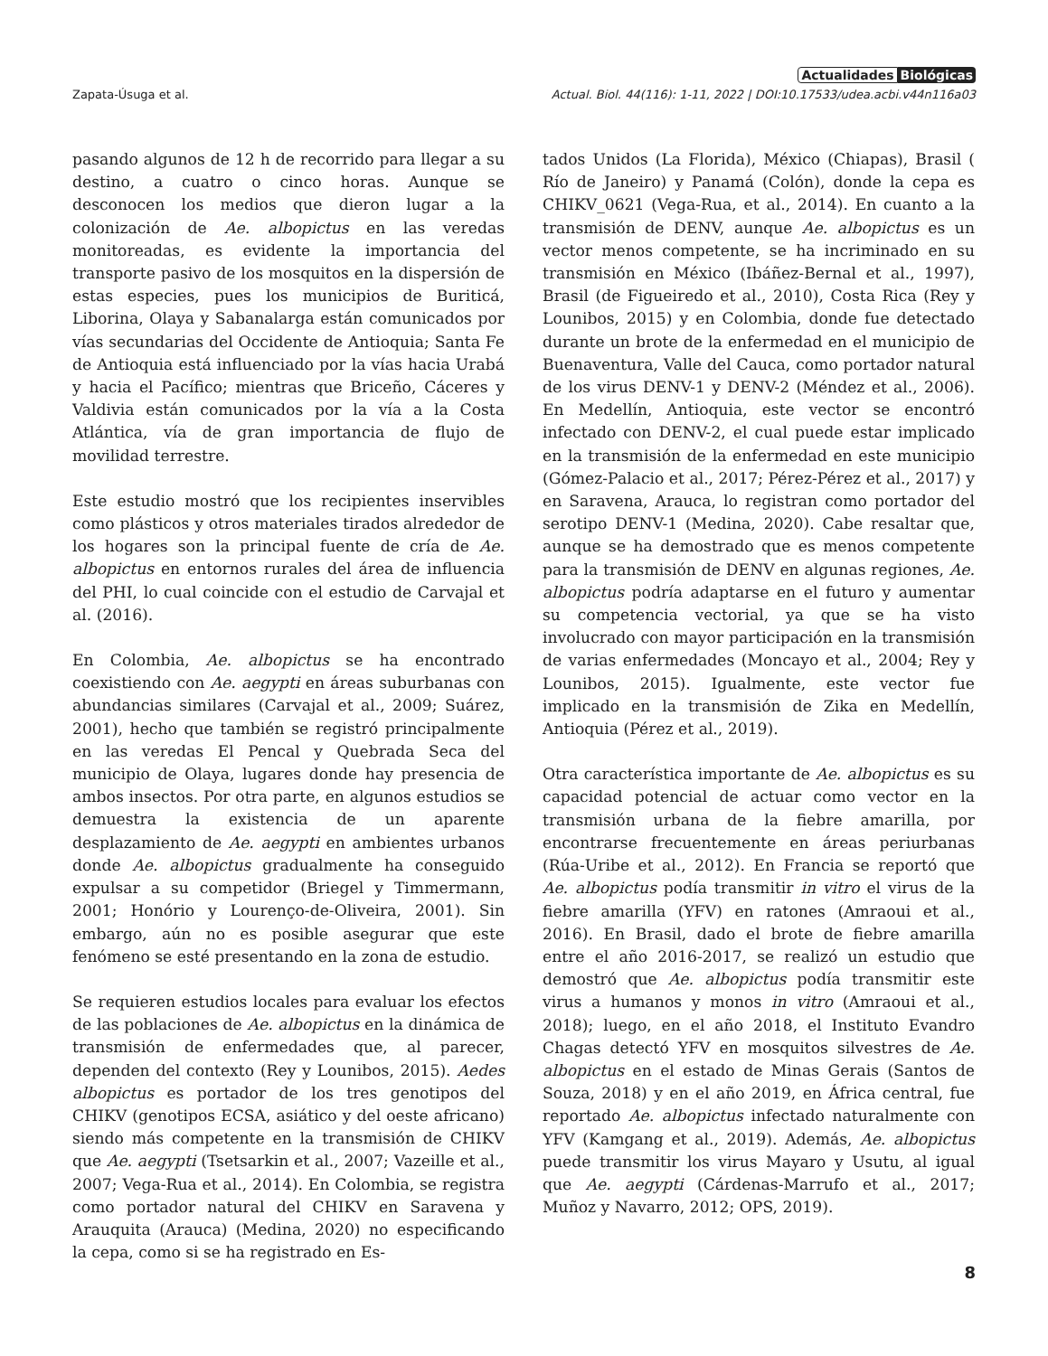Actualidades Biológicas
Zapata-Úsuga et al. Actual. Biol. 44(116): 1-11, 2022 | DOI:10.17533/udea.acbi.v44n116a03
pasando algunos de 12 h de recorrido para llegar a su destino, a cuatro o cinco horas. Aunque se desconocen los medios que dieron lugar a la colonización de Ae. albopictus en las veredas monitoreadas, es evidente la importancia del transporte pasivo de los mosquitos en la dispersión de estas especies, pues los municipios de Buriticá, Liborina, Olaya y Sabanalarga están comunicados por vías secundarias del Occidente de Antioquia; Santa Fe de Antioquia está influenciado por la vías hacia Urabá y hacia el Pacífico; mientras que Briceño, Cáceres y Valdivia están comunicados por la vía a la Costa Atlántica, vía de gran importancia de flujo de movilidad terrestre.
Este estudio mostró que los recipientes inservibles como plásticos y otros materiales tirados alrededor de los hogares son la principal fuente de cría de Ae. albopictus en entornos rurales del área de influencia del PHI, lo cual coincide con el estudio de Carvajal et al. (2016).
En Colombia, Ae. albopictus se ha encontrado coexistiendo con Ae. aegypti en áreas suburbanas con abundancias similares (Carvajal et al., 2009; Suárez, 2001), hecho que también se registró principalmente en las veredas El Pencal y Quebrada Seca del municipio de Olaya, lugares donde hay presencia de ambos insectos. Por otra parte, en algunos estudios se demuestra la existencia de un aparente desplazamiento de Ae. aegypti en ambientes urbanos donde Ae. albopictus gradualmente ha conseguido expulsar a su competidor (Briegel y Timmermann, 2001; Honório y Lourenço-de-Oliveira, 2001). Sin embargo, aún no es posible asegurar que este fenómeno se esté presentando en la zona de estudio.
Se requieren estudios locales para evaluar los efectos de las poblaciones de Ae. albopictus en la dinámica de transmisión de enfermedades que, al parecer, dependen del contexto (Rey y Lounibos, 2015). Aedes albopictus es portador de los tres genotipos del CHIKV (genotipos ECSA, asiático y del oeste africano) siendo más competente en la transmisión de CHIKV que Ae. aegypti (Tsetsarkin et al., 2007; Vazeille et al., 2007; Vega-Rua et al., 2014). En Colombia, se registra como portador natural del CHIKV en Saravena y Arauquita (Arauca) (Medina, 2020) no especificando la cepa, como si se ha registrado en Es-
tados Unidos (La Florida), México (Chiapas), Brasil ( Río de Janeiro) y Panamá (Colón), donde la cepa es CHIKV_0621 (Vega-Rua, et al., 2014). En cuanto a la transmisión de DENV, aunque Ae. albopictus es un vector menos competente, se ha incriminado en su transmisión en México (Ibáñez-Bernal et al., 1997), Brasil (de Figueiredo et al., 2010), Costa Rica (Rey y Lounibos, 2015) y en Colombia, donde fue detectado durante un brote de la enfermedad en el municipio de Buenaventura, Valle del Cauca, como portador natural de los virus DENV-1 y DENV-2 (Méndez et al., 2006). En Medellín, Antioquia, este vector se encontró infectado con DENV-2, el cual puede estar implicado en la transmisión de la enfermedad en este municipio (Gómez-Palacio et al., 2017; Pérez-Pérez et al., 2017) y en Saravena, Arauca, lo registran como portador del serotipo DENV-1 (Medina, 2020). Cabe resaltar que, aunque se ha demostrado que es menos competente para la transmisión de DENV en algunas regiones, Ae. albopictus podría adaptarse en el futuro y aumentar su competencia vectorial, ya que se ha visto involucrado con mayor participación en la transmisión de varias enfermedades (Moncayo et al., 2004; Rey y Lounibos, 2015). Igualmente, este vector fue implicado en la transmisión de Zika en Medellín, Antioquia (Pérez et al., 2019).
Otra característica importante de Ae. albopictus es su capacidad potencial de actuar como vector en la transmisión urbana de la fiebre amarilla, por encontrarse frecuentemente en áreas periurbanas (Rúa-Uribe et al., 2012). En Francia se reportó que Ae. albopictus podía transmitir in vitro el virus de la fiebre amarilla (YFV) en ratones (Amraoui et al., 2016). En Brasil, dado el brote de fiebre amarilla entre el año 2016-2017, se realizó un estudio que demostró que Ae. albopictus podía transmitir este virus a humanos y monos in vitro (Amraoui et al., 2018); luego, en el año 2018, el Instituto Evandro Chagas detectó YFV en mosquitos silvestres de Ae. albopictus en el estado de Minas Gerais (Santos de Souza, 2018) y en el año 2019, en África central, fue reportado Ae. albopictus infectado naturalmente con YFV (Kamgang et al., 2019). Además, Ae. albopictus puede transmitir los virus Mayaro y Usutu, al igual que Ae. aegypti (Cárdenas-Marrufo et al., 2017; Muñoz y Navarro, 2012; OPS, 2019).
8